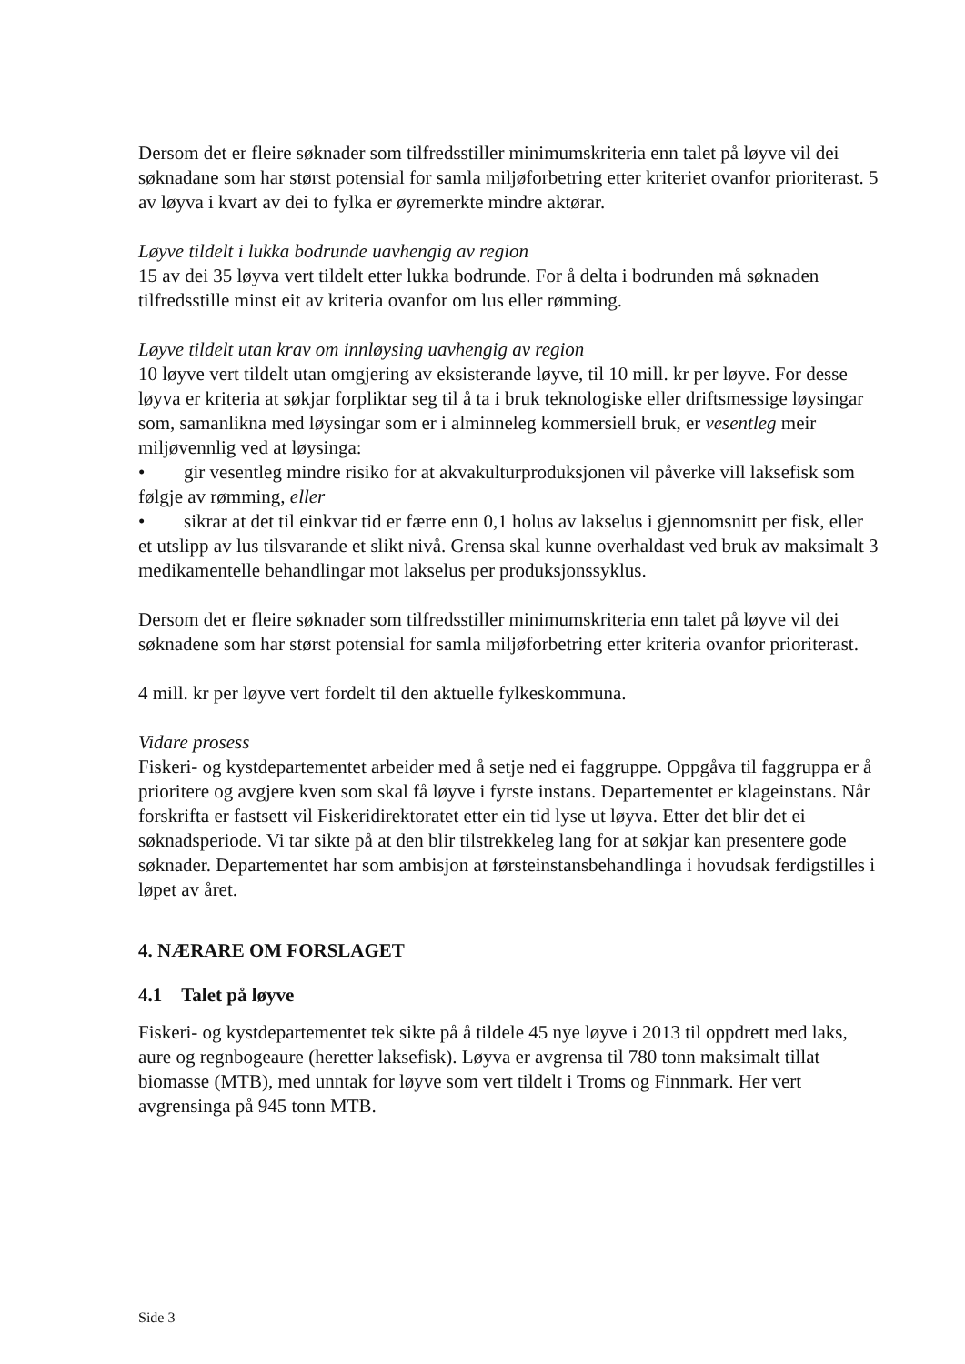Dersom det er fleire søknader som tilfredsstiller minimumskriteria enn talet på løyve vil dei søknadane som har størst potensial for samla miljøforbetring etter kriteriet ovanfor prioriterast. 5 av løyva i kvart av dei to fylka er øyremerkte mindre aktørar.
Løyve tildelt i lukka bodrunde uavhengig av region
15 av dei 35 løyva vert tildelt etter lukka bodrunde. For å delta i bodrunden må søknaden tilfredsstille minst eit av kriteria ovanfor om lus eller rømming.
Løyve tildelt utan krav om innløysing uavhengig av region
10 løyve vert tildelt utan omgjering av eksisterande løyve, til 10 mill. kr per løyve. For desse løyva er kriteria at søkjar forpliktar seg til å ta i bruk teknologiske eller driftsmessige løysingar som, samanlikna med løysingar som er i alminneleg kommersiell bruk, er vesentleg meir miljøvennlig ved at løysinga:
• gir vesentleg mindre risiko for at akvakulturproduksjonen vil påverke vill laksefisk som følgje av rømming, eller
• sikrar at det til einkvar tid er færre enn 0,1 holus av lakselus i gjennomsnitt per fisk, eller et utslipp av lus tilsvarande et slikt nivå. Grensa skal kunne overhaldast ved bruk av maksimalt 3 medikamentelle behandlingar mot lakselus per produksjonssyklus.
Dersom det er fleire søknader som tilfredsstiller minimumskriteria enn talet på løyve vil dei søknadene som har størst potensial for samla miljøforbetring etter kriteria ovanfor prioriterast.
4 mill. kr per løyve vert fordelt til den aktuelle fylkeskommuna.
Vidare prosess
Fiskeri- og kystdepartementet arbeider med å setje ned ei faggruppe. Oppgåva til faggruppa er å prioritere og avgjere kven som skal få løyve i fyrste instans. Departementet er klageinstans. Når forskrifta er fastsett vil Fiskeridirektoratet etter ein tid lyse ut løyva. Etter det blir det ei søknadsperiode. Vi tar sikte på at den blir tilstrekkeleg lang for at søkjar kan presentere gode søknader. Departementet har som ambisjon at førsteinstansbehandlinga i hovudsak ferdigstilles i løpet av året.
4. NÆRARE OM FORSLAGET
4.1 Talet på løyve
Fiskeri- og kystdepartementet tek sikte på å tildele 45 nye løyve i 2013 til oppdrett med laks, aure og regnbogeaure (heretter laksefisk). Løyva er avgrensa til 780 tonn maksimalt tillat biomasse (MTB), med unntak for løyve som vert tildelt i Troms og Finnmark. Her vert avgrensinga på 945 tonn MTB.
Side 3